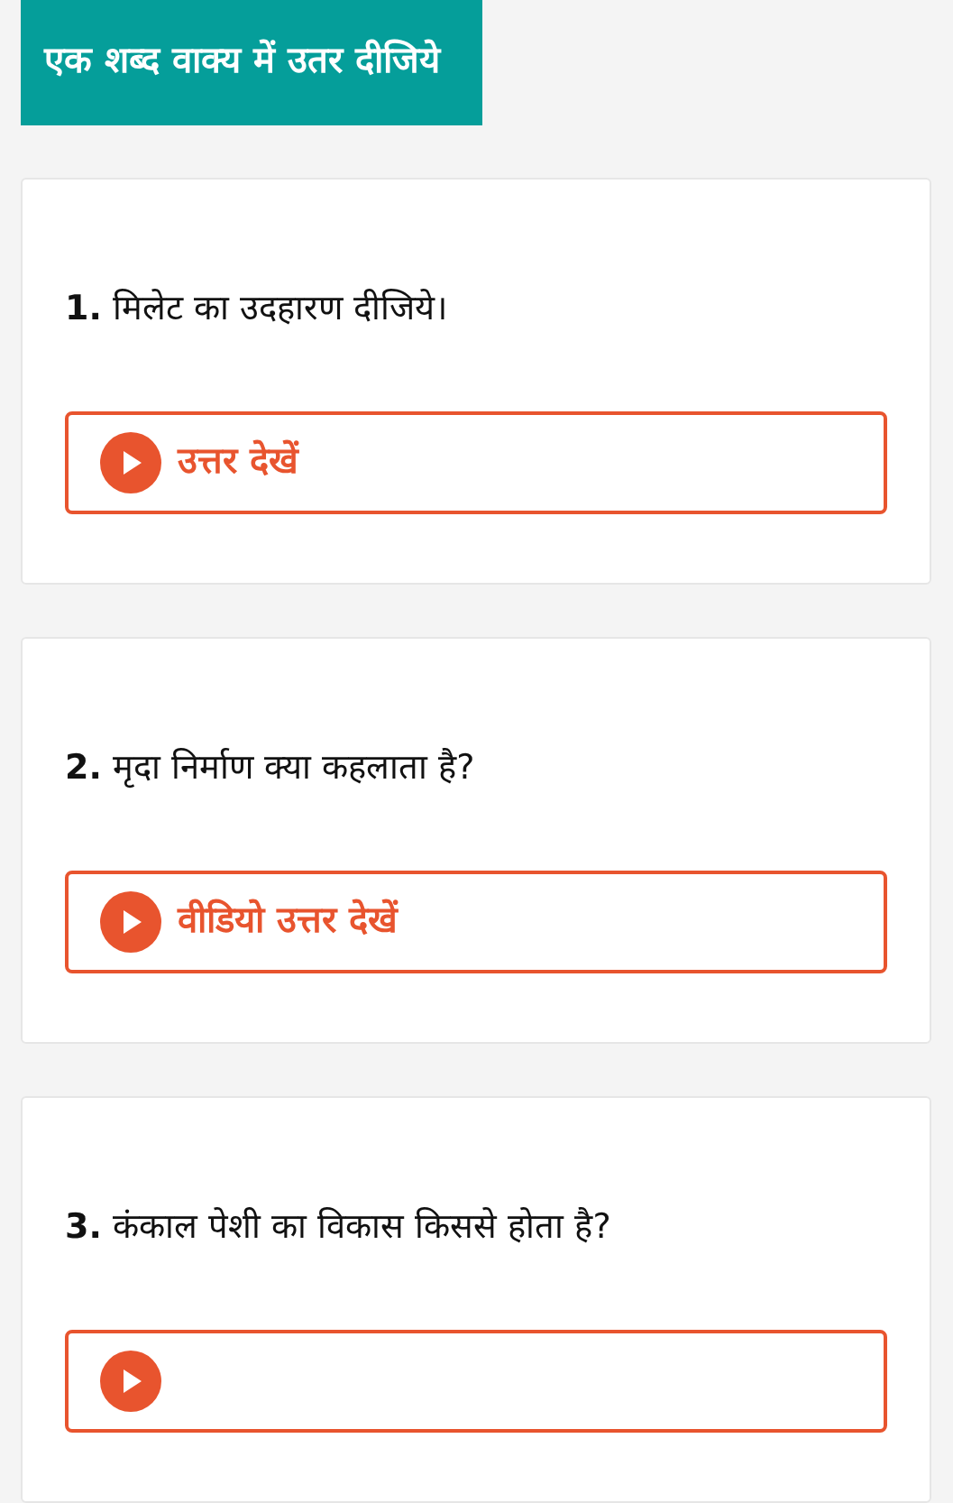एक शब्द वाक्य में उतर दीजिये
1. मिलेट का उदहारण दीजिये।
उत्तर देखें
2. मृदा निर्माण क्या कहलाता है?
वीडियो उत्तर देखें
3. कंकाल पेशी का विकास किससे होता है?